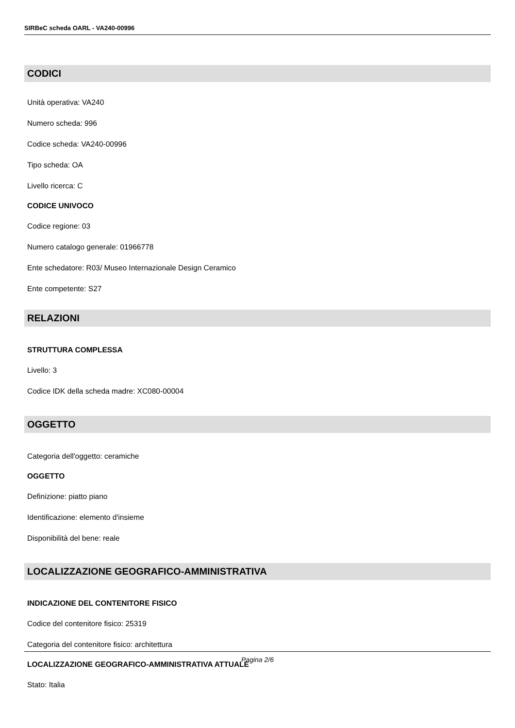SIRBeC scheda OARL - VA240-00996
CODICI
Unità operativa: VA240
Numero scheda: 996
Codice scheda: VA240-00996
Tipo scheda: OA
Livello ricerca: C
CODICE UNIVOCO
Codice regione: 03
Numero catalogo generale: 01966778
Ente schedatore: R03/ Museo Internazionale Design Ceramico
Ente competente: S27
RELAZIONI
STRUTTURA COMPLESSA
Livello: 3
Codice IDK della scheda madre: XC080-00004
OGGETTO
Categoria dell'oggetto: ceramiche
OGGETTO
Definizione: piatto piano
Identificazione: elemento d'insieme
Disponibilità del bene: reale
LOCALIZZAZIONE GEOGRAFICO-AMMINISTRATIVA
INDICAZIONE DEL CONTENITORE FISICO
Codice del contenitore fisico: 25319
Categoria del contenitore fisico: architettura
LOCALIZZAZIONE GEOGRAFICO-AMMINISTRATIVA ATTUALE
Stato: Italia
Pagina 2/6